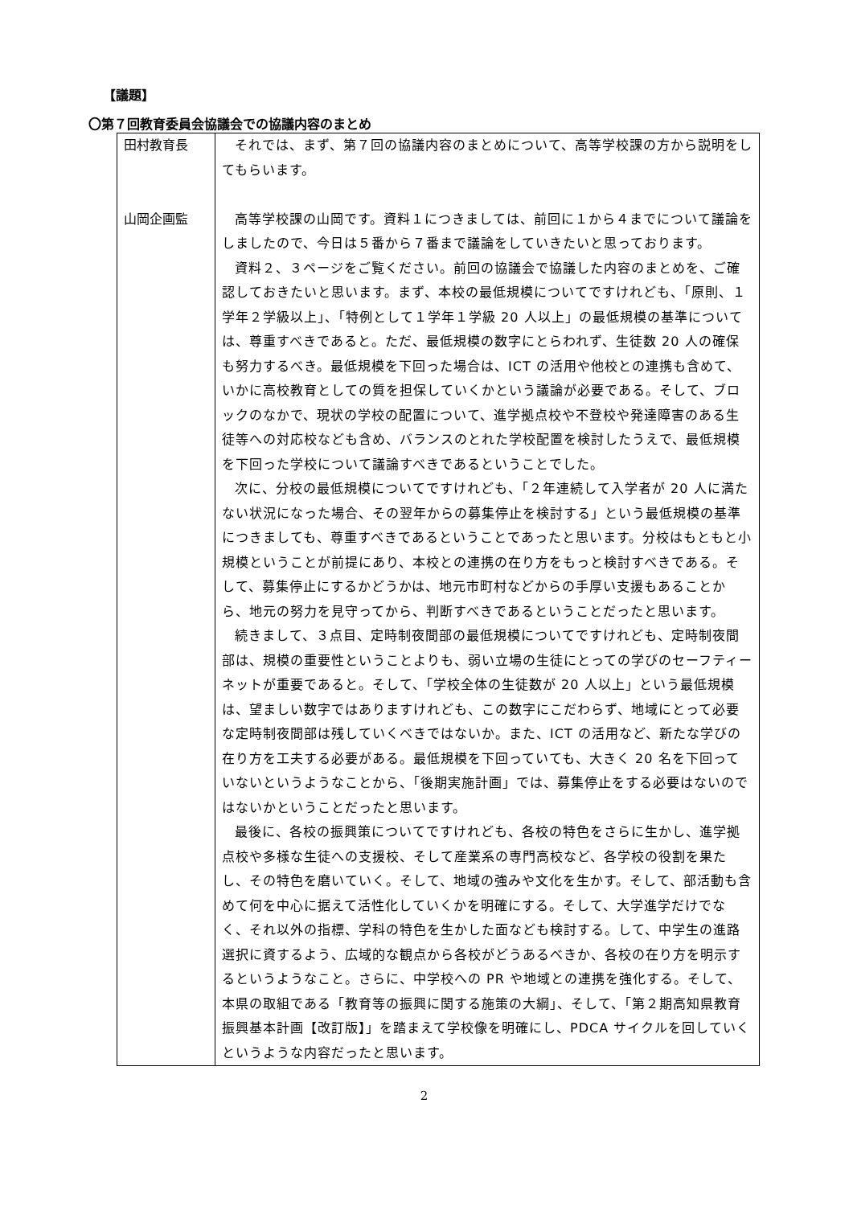【議題】
〇第７回教育委員会協議会での協議内容のまとめ
| 田村教育長 山岡企画監 | それでは、まず、第７回の協議内容のまとめについて、高等学校課の方から説明をしてもらいます。 高等学校課の山岡です。資料１につきましては、前回に１から４までについて議論をしましたので、今日は５番から７番まで議論をしていきたいと思っております。 資料２、３ページをご覧ください。前回の協議会で協議した内容のまとめを、ご確認しておきたいと思います。まず、本校の最低規模についてですけれども、「原則、１学年２学級以上」、「特例として１学年１学級 20 人以上」の最低規模の基準については、尊重すべきであると。ただ、最低規模の数字にとらわれず、生徒数 20 人の確保も努力するべき。最低規模を下回った場合は、ICT の活用や他校との連携も含めて、いかに高校教育としての質を担保していくかという議論が必要である。そして、ブロックのなかで、現状の学校の配置について、進学拠点校や不登校や発達障害のある生徒等への対応校なども含め、バランスのとれた学校配置を検討したうえで、最低規模を下回った学校について議論すべきであるということでした。 次に、分校の最低規模についてですけれども、「２年連続して入学者が 20 人に満たない状況になった場合、その翌年からの募集停止を検討する」という最低規模の基準につきましても、尊重すべきであるということであったと思います。分校はもともと小規模ということが前提にあり、本校との連携の在り方をもっと検討すべきである。そして、募集停止にするかどうかは、地元市町村などからの手厚い支援もあることから、地元の努力を見守ってから、判断すべきであるということだったと思います。 続きまして、３点目、定時制夜間部の最低規模についてですけれども、定時制夜間部は、規模の重要性ということよりも、弱い立場の生徒にとっての学びのセーフティーネットが重要であると。そして、「学校全体の生徒数が 20 人以上」という最低規模は、望ましい数字ではありますけれども、この数字にこだわらず、地域にとって必要な定時制夜間部は残していくべきではないか。また、ICT の活用など、新たな学びの在り方を工夫する必要がある。最低規模を下回っていても、大きく 20 名を下回っていないというようなことから、「後期実施計画」では、募集停止をする必要はないのではないかということだったと思います。 最後に、各校の振興策についてですけれども、各校の特色をさらに生かし、進学拠点校や多様な生徒への支援校、そして産業系の専門高校など、各学校の役割を果たし、その特色を磨いていく。そして、地域の強みや文化を生かす。そして、部活動も含めて何を中心に据えて活性化していくかを明確にする。そして、大学進学だけでなく、それ以外の指標、学科の特色を生かした面なども検討する。して、中学生の進路選択に資するよう、広域的な観点から各校がどうあるべきか、各校の在り方を明示するというようなこと。さらに、中学校への PR や地域との連携を強化する。そして、本県の取組である「教育等の振興に関する施策の大綱」、そして、「第２期高知県教育振興基本計画【改訂版】」を踏まえて学校像を明確にし、PDCA サイクルを回していくというような内容だったと思います。 |
2